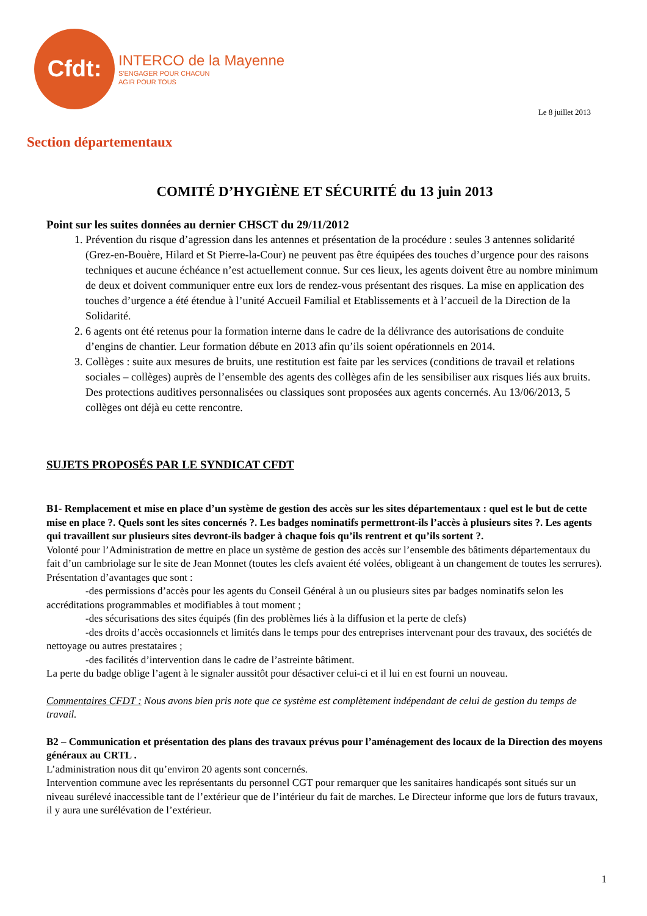Cfdt:
INTERCO de la Mayenne
S'ENGAGER POUR CHACUN
AGIR POUR TOUS
Le 8 juillet 2013
Section départementaux
COMITÉ D’HYGIÈNE ET SÉCURITÉ du 13 juin 2013
Point sur les suites données au dernier CHSCT du 29/11/2012
1. Prévention du risque d’agression dans les antennes et présentation de la procédure : seules 3 antennes solidarité (Grez-en-Bouère, Hilard et St Pierre-la-Cour) ne peuvent pas être équipées des touches d’urgence pour des raisons techniques et aucune échéance n’est actuellement connue. Sur ces lieux, les agents doivent être au nombre minimum de deux et doivent communiquer entre eux lors de rendez-vous présentant des risques. La mise en application des touches d’urgence a été étendue à l’unité Accueil Familial et Etablissements et à l’accueil de la Direction de la Solidarité.
2. 6 agents ont été retenus pour la formation interne dans le cadre de la délivrance des autorisations de conduite d’engins de chantier. Leur formation débute en 2013 afin qu’ils soient opérationnels en 2014.
3. Collèges : suite aux mesures de bruits, une restitution est faite par les services (conditions de travail et relations sociales – collèges) auprès de l’ensemble des agents des collèges afin de les sensibiliser aux risques liés aux bruits. Des protections auditives personnalisées ou classiques sont proposées aux agents concernés. Au 13/06/2013, 5 collèges ont déjà eu cette rencontre.
SUJETS PROPOSÉS PAR LE SYNDICAT CFDT
B1- Remplacement et mise en place d’un système de gestion des accès sur les sites départementaux : quel est le but de cette mise en place ?. Quels sont les sites concernés ?. Les badges nominatifs permettront-ils l’accès à plusieurs sites ?. Les agents qui travaillent sur plusieurs sites devront-ils badger à chaque fois qu’ils rentrent et qu’ils sortent ?.
Volonté pour l’Administration de mettre en place un système de gestion des accès sur l’ensemble des bâtiments départementaux du fait d’un cambriolage sur le site de Jean Monnet (toutes les clefs avaient été volées, obligeant à un changement de toutes les serrures). Présentation d’avantages que sont :
-des permissions d’accès pour les agents du Conseil Général à un ou plusieurs sites par badges nominatifs selon les accréditations programmables et modifiables à tout moment ;
-des sécurisations des sites équipés (fin des problèmes liés à la diffusion et la perte de clefs)
-des droits d’accès occasionnels et limités dans le temps pour des entreprises intervenant pour des travaux, des sociétés de nettoyage ou autres prestataires ;
-des facilités d’intervention dans le cadre de l’astreinte bâtiment.
La perte du badge oblige l’agent à le signaler aussitôt pour désactiver celui-ci et il lui en est fourni un nouveau.
Commentaires CFDT : Nous avons bien pris note que ce système est complètement indépendant de celui de gestion du temps de travail.
B2 – Communication et présentation des plans des travaux prévus pour l’aménagement des locaux de la Direction des moyens généraux au CRTL .
L’administration nous dit qu’environ 20 agents sont concernés.
Intervention commune avec les représentants du personnel CGT pour remarquer que les sanitaires handicapés sont situés sur un niveau surélevé inaccessible tant de l’extérieur que de l’intérieur du fait de marches. Le Directeur informe que lors de futurs travaux, il y aura une surélévation de l’extérieur.
1